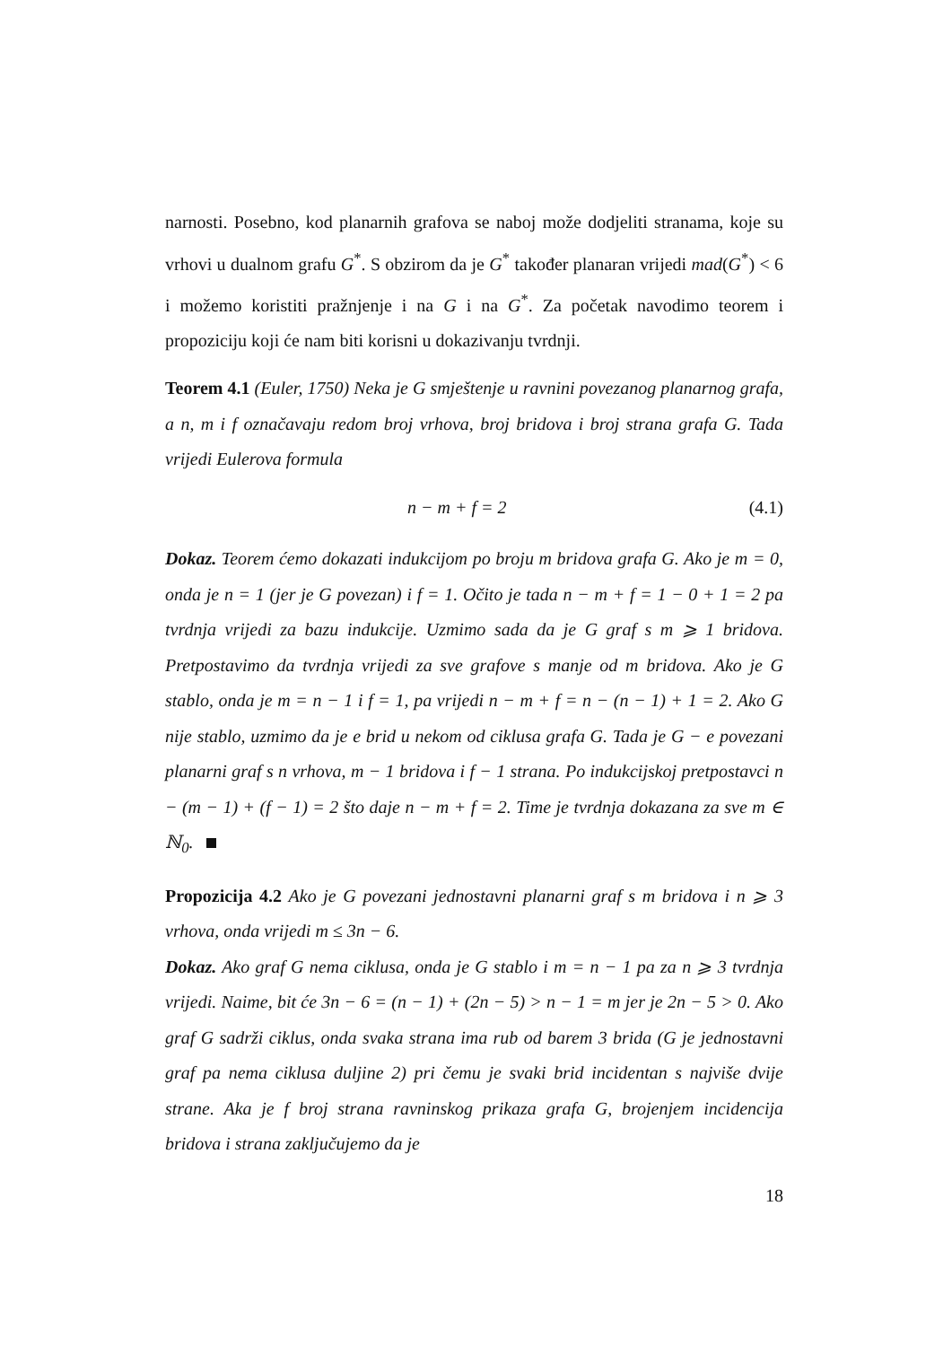narnosti. Posebno, kod planarnih grafova se naboj može dodjeliti stranama, koje su vrhovi u dualnom grafu G<sup>*</sup>. S obzirom da je G<sup>*</sup> također planaran vrijedi mad(G<sup>*</sup>) < 6 i možemo koristiti pražnjenje i na G i na G<sup>*</sup>. Za početak navodimo teorem i propoziciju koji će nam biti korisni u dokazivanju tvrdnji.
Teorem 4.1 (Euler, 1750) Neka je G smještenje u ravnini povezanog planarnog grafa, a n, m i f označavaju redom broj vrhova, broj bridova i broj strana grafa G. Tada vrijedi Eulerova formula
n − m + f = 2 (4.1)
Dokaz. Teorem ćemo dokazati indukcijom po broju m bridova grafa G. Ako je m = 0, onda je n = 1 (jer je G povezan) i f = 1. Očito je tada n − m + f = 1 − 0 + 1 = 2 pa tvrdnja vrijedi za bazu indukcije. Uzmimo sada da je G graf s m ⩾ 1 bridova. Pretpostavimo da tvrdnja vrijedi za sve grafove s manje od m bridova. Ako je G stablo, onda je m = n − 1 i f = 1, pa vrijedi n − m + f = n − (n − 1) + 1 = 2. Ako G nije stablo, uzmimo da je e brid u nekom od ciklusa grafa G. Tada je G − e povezani planarni graf s n vrhova, m − 1 bridova i f − 1 strana. Po indukcijskoj pretpostavci n − (m − 1) + (f − 1) = 2 što daje n − m + f = 2. Time je tvrdnja dokazana za sve m ∈ ℕ<sub>0</sub>.
Propozicija 4.2 Ako je G povezani jednostavni planarni graf s m bridova i n ⩾ 3 vrhova, onda vrijedi m ≤ 3n − 6.
Dokaz. Ako graf G nema ciklusa, onda je G stablo i m = n − 1 pa za n ⩾ 3 tvrdnja vrijedi. Naime, bit će 3n − 6 = (n − 1) + (2n − 5) > n − 1 = m jer je 2n − 5 > 0. Ako graf G sadrži ciklus, onda svaka strana ima rub od barem 3 brida (G je jednostavni graf pa nema ciklusa duljine 2) pri čemu je svaki brid incidentan s najviše dvije strane. Aka je f broj strana ravninskog prikaza grafa G, brojenjem incidencija bridova i strana zaključujemo da je
18